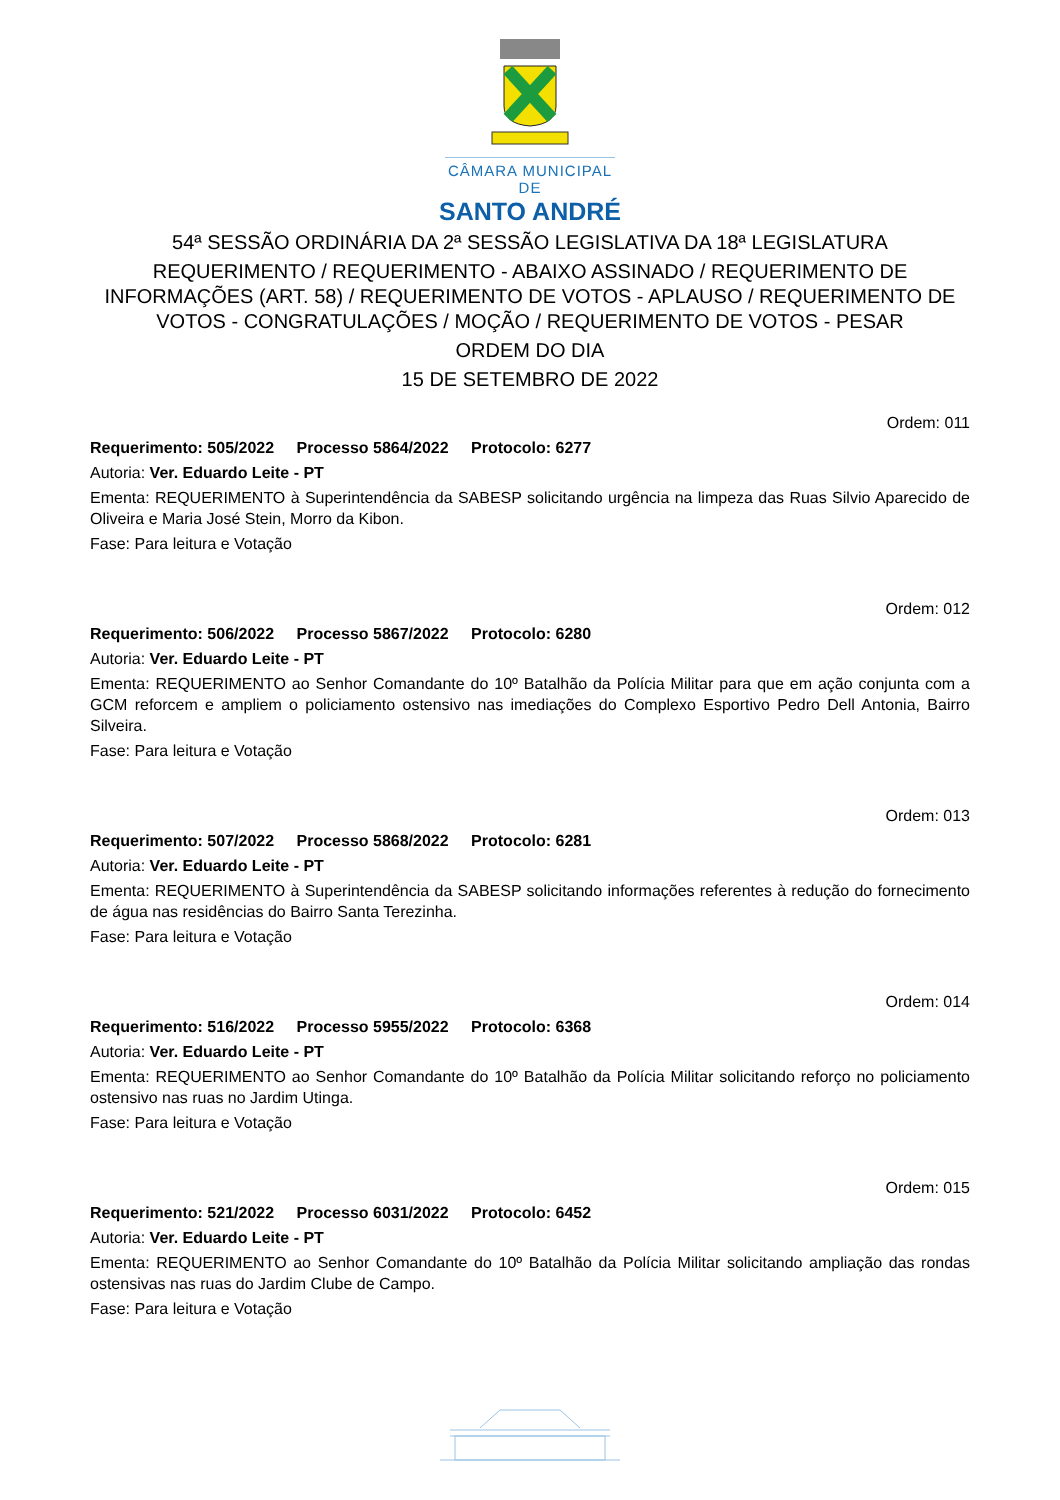CÂMARA MUNICIPAL DE
SANTO ANDRÉ
54ª SESSÃO ORDINÁRIA DA 2ª SESSÃO LEGISLATIVA DA 18ª LEGISLATURA
REQUERIMENTO / REQUERIMENTO - ABAIXO ASSINADO / REQUERIMENTO DE INFORMAÇÕES (ART. 58) / REQUERIMENTO DE VOTOS - APLAUSO / REQUERIMENTO DE VOTOS - CONGRATULAÇÕES / MOÇÃO / REQUERIMENTO DE VOTOS - PESAR
ORDEM DO DIA
15 DE SETEMBRO DE 2022
Ordem: 011
Requerimento: 505/2022 Processo 5864/2022 Protocolo: 6277
Autoria: Ver. Eduardo Leite - PT
Ementa: REQUERIMENTO à Superintendência da SABESP solicitando urgência na limpeza das Ruas Silvio Aparecido de Oliveira e Maria José Stein, Morro da Kibon.
Fase: Para leitura e Votação
Ordem: 012
Requerimento: 506/2022 Processo 5867/2022 Protocolo: 6280
Autoria: Ver. Eduardo Leite - PT
Ementa: REQUERIMENTO ao Senhor Comandante do 10º Batalhão da Polícia Militar para que em ação conjunta com a GCM reforcem e ampliem o policiamento ostensivo nas imediações do Complexo Esportivo Pedro Dell Antonia, Bairro Silveira.
Fase: Para leitura e Votação
Ordem: 013
Requerimento: 507/2022 Processo 5868/2022 Protocolo: 6281
Autoria: Ver. Eduardo Leite - PT
Ementa: REQUERIMENTO à Superintendência da SABESP solicitando informações referentes à redução do fornecimento de água nas residências do Bairro Santa Terezinha.
Fase: Para leitura e Votação
Ordem: 014
Requerimento: 516/2022 Processo 5955/2022 Protocolo: 6368
Autoria: Ver. Eduardo Leite - PT
Ementa: REQUERIMENTO ao Senhor Comandante do 10º Batalhão da Polícia Militar solicitando reforço no policiamento ostensivo nas ruas no Jardim Utinga.
Fase: Para leitura e Votação
Ordem: 015
Requerimento: 521/2022 Processo 6031/2022 Protocolo: 6452
Autoria: Ver. Eduardo Leite - PT
Ementa: REQUERIMENTO ao Senhor Comandante do 10º Batalhão da Polícia Militar solicitando ampliação das rondas ostensivas nas ruas do Jardim Clube de Campo.
Fase: Para leitura e Votação